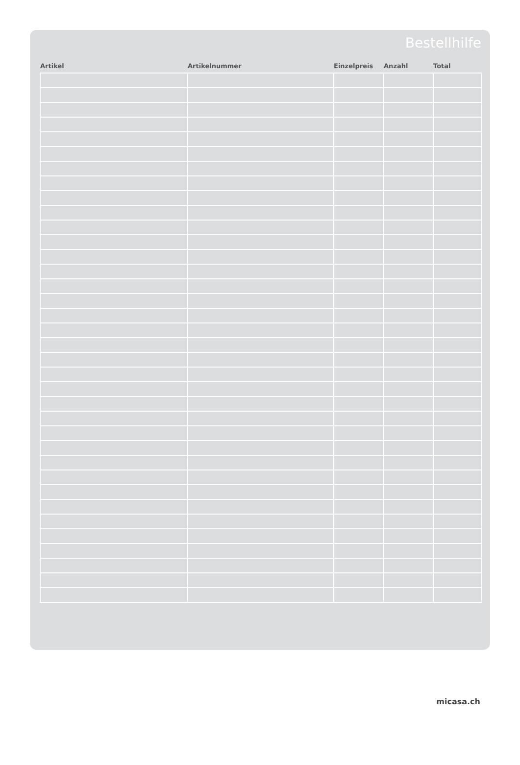Bestellhilfe
| Artikel | Artikelnummer | Einzelpreis | Anzahl | Total |
| --- | --- | --- | --- | --- |
micasa.ch